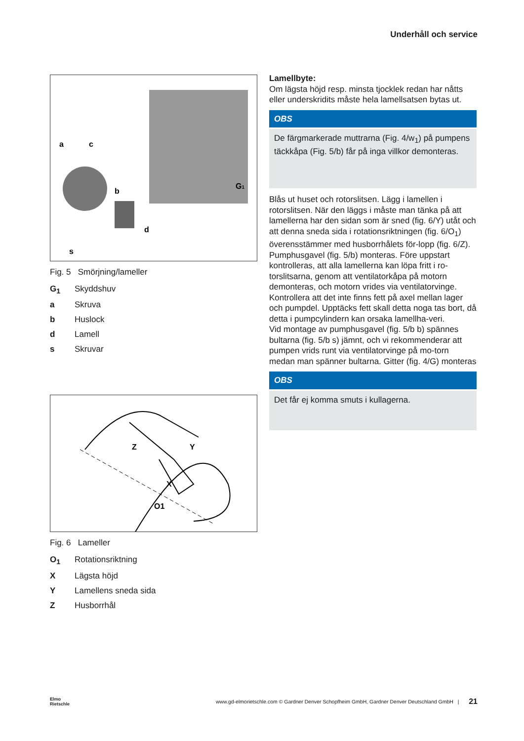Underhåll och service
a
c
b
d
s
G1
Fig. 5 Smörjning/lameller
G<sub>1</sub> Skyddshuv
a Skruva
b Huslock
d Lamell
s Skruvar
Z
Y
X
O1
Fig. 6 Lameller
O<sub>1</sub> Rotationsriktning
X Lägsta höjd
Y Lamellens sneda sida
Z Husborrhål
Lamellbyte:
Om lägsta höjd resp. minsta tjocklek redan har nåtts eller underskridits måste hela lamellsatsen bytas ut.
OBS
De färgmarkerade muttrarna (Fig. 4/w<sub>1</sub>) på pumpens täckkåpa (Fig. 5/b) får på inga villkor demonteras.
Blås ut huset och rotorslitsen. Lägg i lamellen i rotorslitsen. När den läggs i måste man tänka på att lamellerna har den sidan som är sned (fig. 6/Y) utåt och att denna sneda sida i rotationsriktningen (fig. 6/O<sub>1</sub>) överensstämmer med husborrhålets för-lopp (fig. 6/Z).
Pumphusgavel (fig. 5/b) monteras. Före uppstart kontrolleras, att alla lamellerna kan löpa fritt i ro-torslitsarna, genom att ventilatorkåpa på motorn demonteras, och motorn vrides via ventilatorvinge. Kontrollera att det inte finns fett på axel mellan lager och pumpdel. Upptäcks fett skall detta noga tas bort, då detta i pumpcylindern kan orsaka lamellha-veri.
Vid montage av pumphusgavel (fig. 5/b b) spännes bultarna (fig. 5/b s) jämnt, och vi rekommenderar att pumpen vrids runt via ventilatorvinge på mo-torn medan man spänner bultarna. Gitter (fig. 4/G) monteras
OBS
Det får ej komma smuts i kullagerna.
Elmo
Rietschle www.gd-elmorietschle.com © Gardner Denver Schopfheim GmbH, Gardner Denver Deutschland GmbH | 21